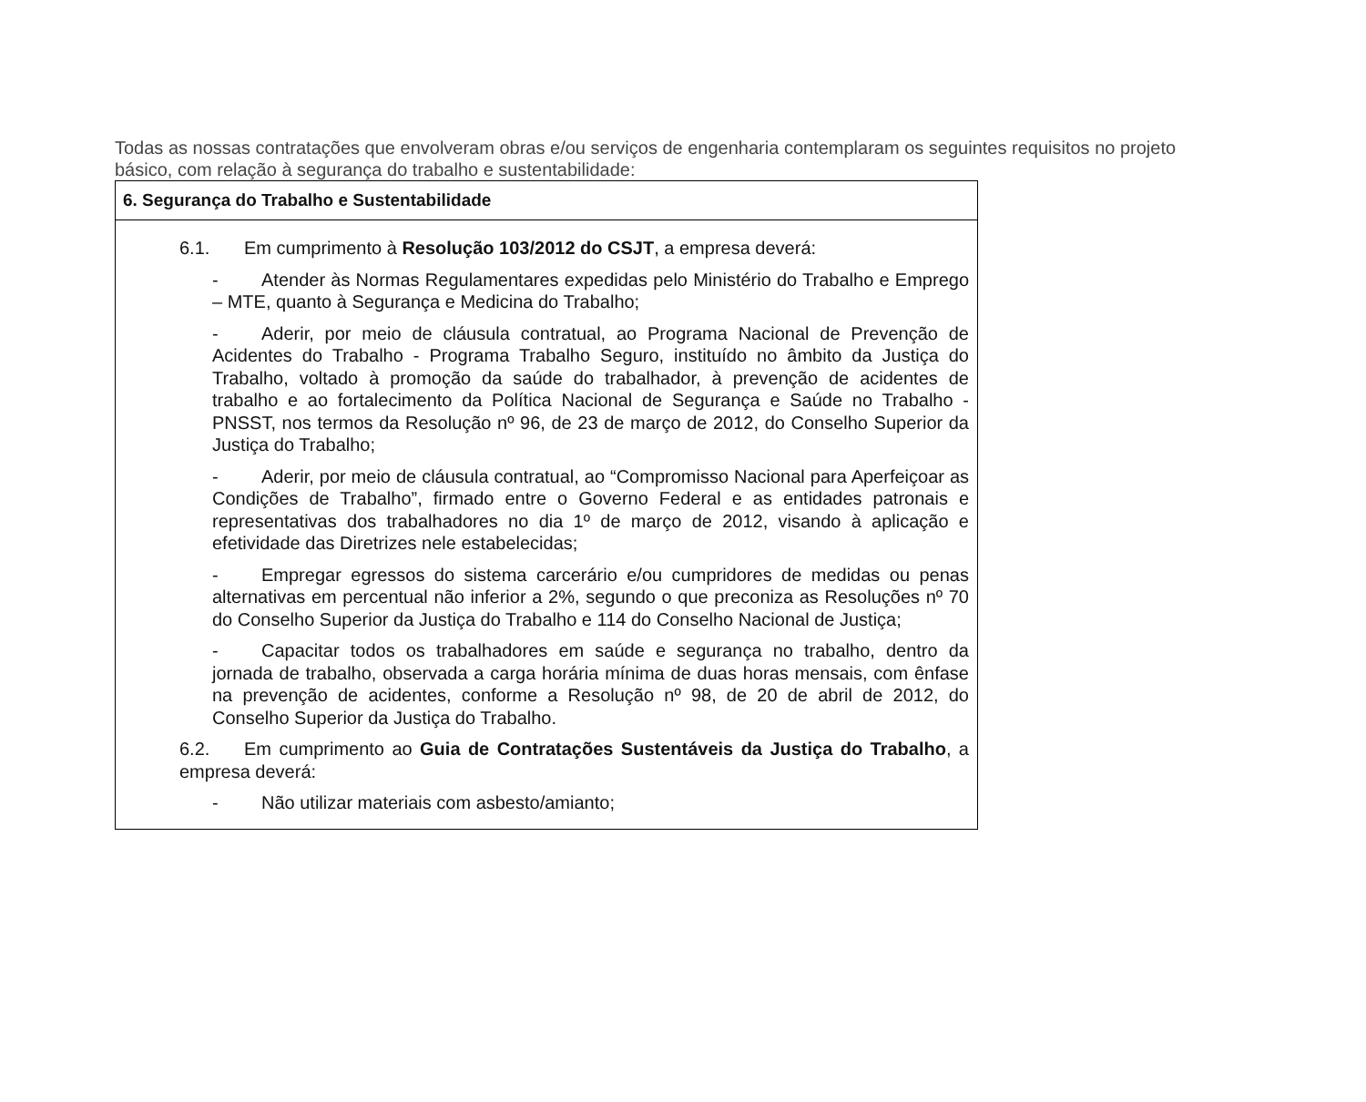Todas as nossas contratações que envolveram obras e/ou serviços de engenharia contemplaram os seguintes requisitos no projeto básico, com relação à segurança do trabalho e sustentabilidade:
| 6. Segurança do Trabalho e Sustentabilidade |
| --- |
| 6.1. Em cumprimento à Resolução 103/2012 do CSJT , a empresa deverá: - Atender às Normas Regulamentares expedidas pelo Ministério do Trabalho e Emprego – MTE, quanto à Segurança e Medicina do Trabalho; - Aderir, por meio de cláusula contratual, ao Programa Nacional de Prevenção de Acidentes do Trabalho - Programa Trabalho Seguro, instituído no âmbito da Justiça do Trabalho, voltado à promoção da saúde do trabalhador, à prevenção de acidentes de trabalho e ao fortalecimento da Política Nacional de Segurança e Saúde no Trabalho - PNSST, nos termos da Resolução nº 96, de 23 de março de 2012, do Conselho Superior da Justiça do Trabalho; - Aderir, por meio de cláusula contratual, ao “Compromisso Nacional para Aperfeiçoar as Condições de Trabalho”, firmado entre o Governo Federal e as entidades patronais e representativas dos trabalhadores no dia 1º de março de 2012, visando à aplicação e efetividade das Diretrizes nele estabelecidas; - Empregar egressos do sistema carcerário e/ou cumpridores de medidas ou penas alternativas em percentual não inferior a 2%, segundo o que preconiza as Resoluções nº 70 do Conselho Superior da Justiça do Trabalho e 114 do Conselho Nacional de Justiça; - Capacitar todos os trabalhadores em saúde e segurança no trabalho, dentro da jornada de trabalho, observada a carga horária mínima de duas horas mensais, com ênfase na prevenção de acidentes, conforme a Resolução nº 98, de 20 de abril de 2012, do Conselho Superior da Justiça do Trabalho. 6.2. Em cumprimento ao Guia de Contratações Sustentáveis da Justiça do Trabalho , a empresa deverá: - Não utilizar materiais com asbesto/amianto; |